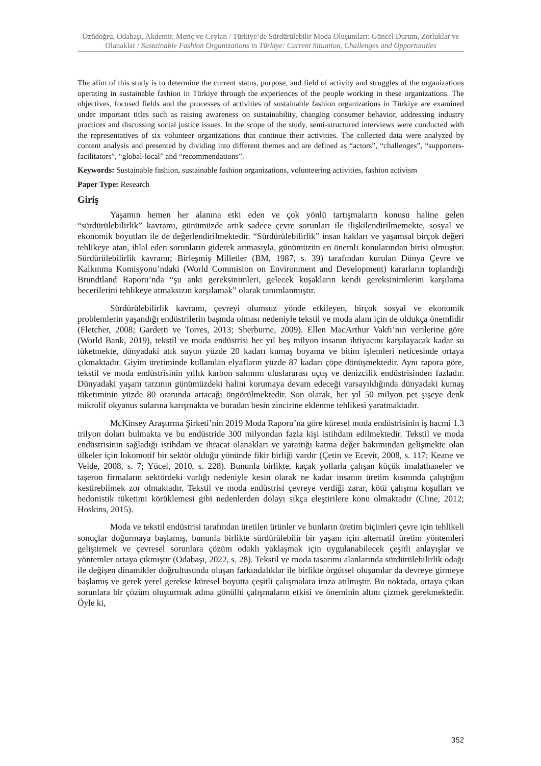Özüdoğru, Odabaşı, Akdemir, Meriç ve Ceylan / Türkiye’de Sürdürülebilir Moda Oluşumları: Güncel Durum, Zorluklar ve Olanaklar / Sustainable Fashion Organizations in Türkiye: Current Situation, Challenges and Opportunities
The afim of this study is to determine the current status, purpose, and field of activity and struggles of the organizations operating in sustainable fashion in Türkiye through the experiences of the people working in these organizations. The objectives, focused fields and the processes of activities of sustainable fashion organizations in Türkiye are examined under important titles such as raising awareness on sustainability, changing consumer behavior, addressing industry practices and discussing social justice issues. In the scope of the study, semi-structured interviews were conducted with the representatives of six volunteer organizations that continue their activities. The collected data were analyzed by content analysis and presented by dividing into different themes and are defined as “actors”, “challenges”, “supporters-facilitators”, “global-local” and “recommendations”.
Keywords: Sustainable fashion, sustainable fashion organizations, volunteering activities, fashion activism
Paper Type: Research
Giriş
Yaşamın hemen her alanına etki eden ve çok yönlü tartışmaların konusu haline gelen “sürdürülebilirlik” kavramı, günümüzde artık sadece çevre sorunları ile ilişkilendirilmemekte, sosyal ve ekonomik boyutları ile de değerlendirilmektedir. “Sürdürülebilirlik” insan hakları ve yaşamsal birçok değeri tehlikeye atan, ihlal eden sorunların giderek artmasıyla, günümüzün en önemli konularından birisi olmuştur. Sürdürülebilirlik kavramı; Birleşmiş Milletler (BM, 1987, s. 39) tarafından kurulan Dünya Çevre ve Kalkınma Komisyonu’ndaki (World Commision on Environment and Development) kararların toplandığı Brundtland Raporu’nda “şu anki gereksinimleri, gelecek kuşakların kendi gereksinimlerini karşılama becerilerini tehlikeye atmaksızın karşılamak” olarak tanımlanmıştır.
Sürdürülebilirlik kavramı, çevreyi olumsuz yönde etkileyen, birçok sosyal ve ekonomik problemlerin yaşandığı endüstrilerin başında olması nedeniyle tekstil ve moda alanı için de oldukça önemlidir (Fletcher, 2008; Gardetti ve Torres, 2013; Sherburne, 2009). Ellen MacArthur Vakfı’nın verilerine göre (World Bank, 2019), tekstil ve moda endüstrisi her yıl beş milyon insanın ihtiyacını karşılayacak kadar su tüketmekte, dünyadaki atık suyun yüzde 20 kadarı kumaş boyama ve bitim işlemleri neticesinde ortaya çıkmaktadır. Giyim üretiminde kullanılan elyafların yüzde 87 kadarı çöpe dönüşmektedir. Aynı rapora göre, tekstil ve moda endüstrisinin yıllık karbon salınımı uluslararası uçuş ve denizcilik endüstrisinden fazladır. Dünyadaki yaşam tarzının günümüzdeki halini korumaya devam edeceği varsayıldığında dünyadaki kumaş tüketiminin yüzde 80 oranında artacağı öngörülmektedir. Son olarak, her yıl 50 milyon pet şişeye denk mikrolif okyanus sularına karışmakta ve buradan besin zincirine eklenme tehlikesi yaratmaktadır.
McKinsey Araştırma Şirketi’nin 2019 Moda Raporu’na göre küresel moda endüstrisinin iş hacmi 1.3 trilyon doları bulmakta ve bu endüstride 300 milyondan fazla kişi istihdam edilmektedir. Tekstil ve moda endüstrisinin sağladığı istihdam ve ihracat olanakları ve yarattığı katma değer bakımından gelişmekte olan ülkeler için lokomotif bir sektör olduğu yönünde fikir birliği vardır (Çetin ve Ecevit, 2008, s. 117; Keane ve Velde, 2008, s. 7; Yücel, 2010, s. 228). Bununla birlikte, kaçak yollarla çalışan küçük imalathaneler ve taşeron firmaların sektördeki varlığı nedeniyle kesin olarak ne kadar insanın üretim kısmında çalıştığını kestirebilmek zor olmaktadır. Tekstil ve moda endüstrisi çevreye verdiği zarar, kötü çalışma koşulları ve hedonistik tüketimi körüklemesi gibi nedenlerden dolayı sıkça eleştirilere konu olmaktadır (Cline, 2012; Hoskins, 2015).
Moda ve tekstil endüstrisi tarafından üretilen ürünler ve bunların üretim biçimleri çevre için tehlikeli sonuçlar doğurmaya başlamış, bununla birlikte sürdürülebilir bir yaşam için alternatif üretim yöntemleri geliştirmek ve çevresel sorunlara çözüm odaklı yaklaşmak için uygulanabilecek çeşitli anlayışlar ve yöntemler ortaya çıkmıştır (Odabaşı, 2022, s. 28). Tekstil ve moda tasarımı alanlarında sürdürülebilirlik odağı ile değişen dinamikler doğrultusunda oluşan farkındalıklar ile birlikte örgütsel oluşumlar da devreye girmeye başlamış ve gerek yerel gerekse küresel boyutta çeşitli çalışmalara imza atılmıştır. Bu noktada, ortaya çıkan sorunlara bir çözüm oluşturmak adına gönüllü çalışmaların etkisi ve öneminin altını çizmek gerekmektedir. Öyle ki,
352